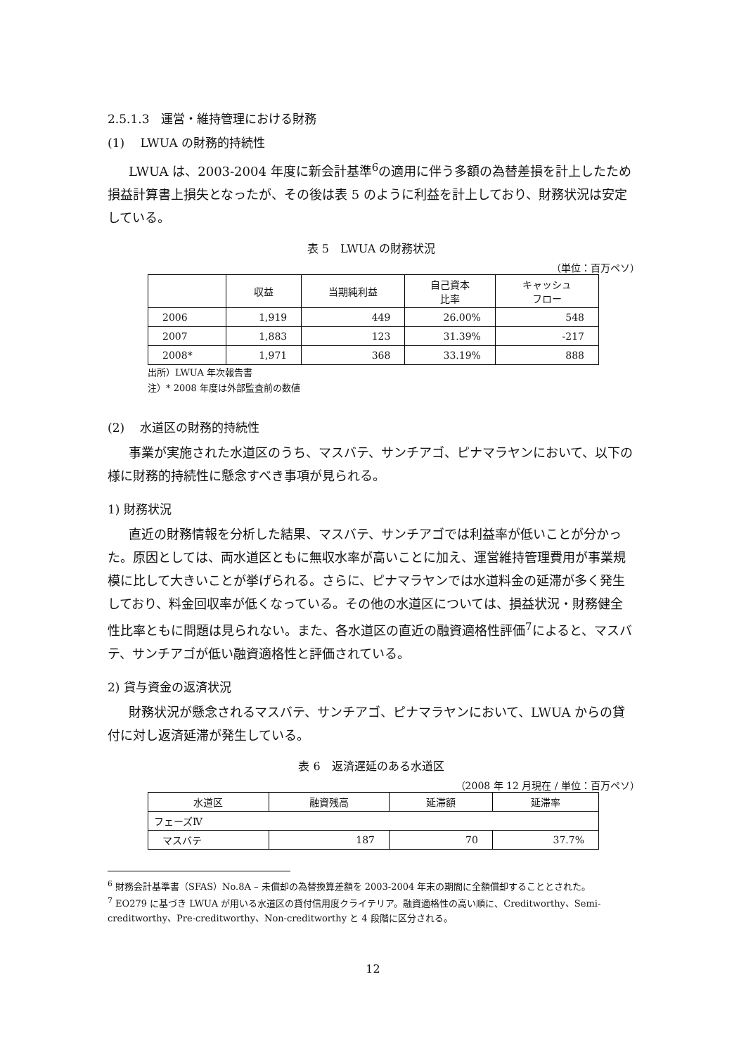2.5.1.3　運営・維持管理における財務
(1)　 LWUA の財務的持続性
LWUA は、2003‐2004 年度に新会計基準<sup>6</sup>の適用に伴う多額の為替差損を計上したため損益計算書上損失となったが、その後は表 5 のように利益を計上しており、財務状況は安定している。
表 5　LWUA の財務状況
（単位：百万ペソ）
| | 収益 | 当期純利益 | 自己資本 比率 | キャッシュ フロー |
| --- | --- | --- | --- | --- |
| 2006 | 1,919 | 449 | 26.00% | 548 |
| 2007 | 1,883 | 123 | 31.39% | -217 |
| 2008* | 1,971 | 368 | 33.19% | 888 |
出所）LWUA 年次報告書
注）* 2008 年度は外部監査前の数値
(2)　 水道区の財務的持続性
事業が実施された水道区のうち、マスバテ、サンチアゴ、ピナマラヤンにおいて、以下の様に財務的持続性に懸念すべき事項が見られる。
1) 財務状況
直近の財務情報を分析した結果、マスバテ、サンチアゴでは利益率が低いことが分かった。原因としては、両水道区ともに無収水率が高いことに加え、運営維持管理費用が事業規模に比して大きいことが挙げられる。さらに、ピナマラヤンでは水道料金の延滞が多く発生しており、料金回収率が低くなっている。その他の水道区については、損益状況・財務健全性比率ともに問題は見られない。また、各水道区の直近の融資適格性評価<sup>7</sup>によると、マスバテ、サンチアゴが低い融資適格性と評価されている。
2) 貸与資金の返済状況
財務状況が懸念されるマスバテ、サンチアゴ、ピナマラヤンにおいて、LWUA からの貸付に対し返済延滞が発生している。
表 6　返済遅延のある水道区
（2008 年 12 月現在 / 単位：百万ペソ）
| 水道区 | 融資残高 | 延滞額 | 延滞率 |
| --- | --- | --- | --- |
| フェーズⅣ | | | |
| マスバテ | 187 | 70 | 37.7% |
<sup>6</sup> 財務会計基準書（SFAS）No.8A – 未償却の為替換算差額を 2003‐2004 年末の期間に全額償却することとされた。
<sup>7</sup> EO279 に基づき LWUA が用いる水道区の貸付信用度クライテリア。融資適格性の高い順に、Creditworthy、Semi-creditworthy、Pre-creditworthy、Non-creditworthy と 4 段階に区分される。
12